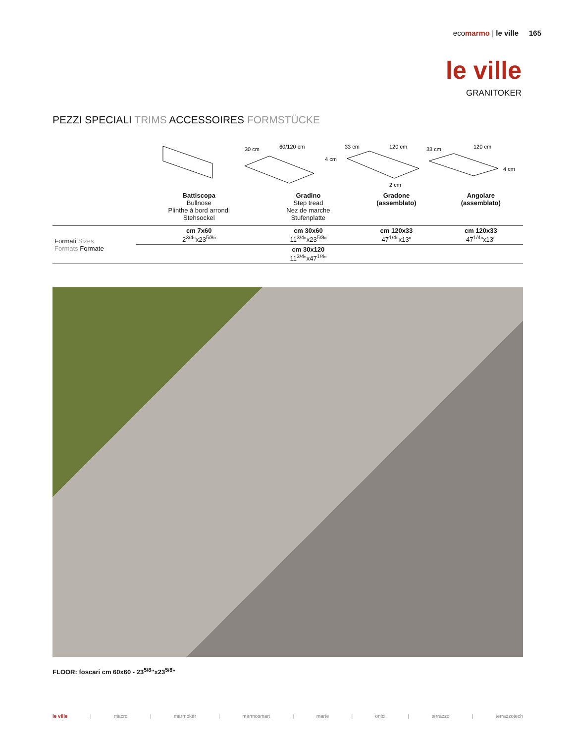ecomarmo | le ville 165
le ville
GRANITOKER
PEZZI SPECIALI TRIMS ACCESSOIRES FORMSTÜCKE
30 cm
60/120 cm
4 cm
33 cm
120 cm
2 cm
33 cm
120 cm
4 cm
| | Battiscopa Bullnose Plinthe à bord arrondi Stehsockel | Gradino Step tread Nez de marche Stufenplatte | Gradone (assemblato) | Angolare (assemblato) |
| Formati Sizes Formats Formate | cm 7x60 2<sup>3/4</sup>"x23<sup>5/8</sup>" | cm 30x60 11<sup>3/4</sup>"x23<sup>5/8</sup>" | cm 120x33 47<sup>1/4</sup>"x13" | cm 120x33 47<sup>1/4</sup>"x13" |
| | | cm 30x120 11<sup>3/4</sup>"x47<sup>1/4</sup>" | | |
FLOOR: foscari cm 60x60 - 23<sup>5/8</sup>"x23<sup>5/8</sup>"
le ville | macro | marmoker | marmosmart | marte | onici | terrazzo | terrazzotech